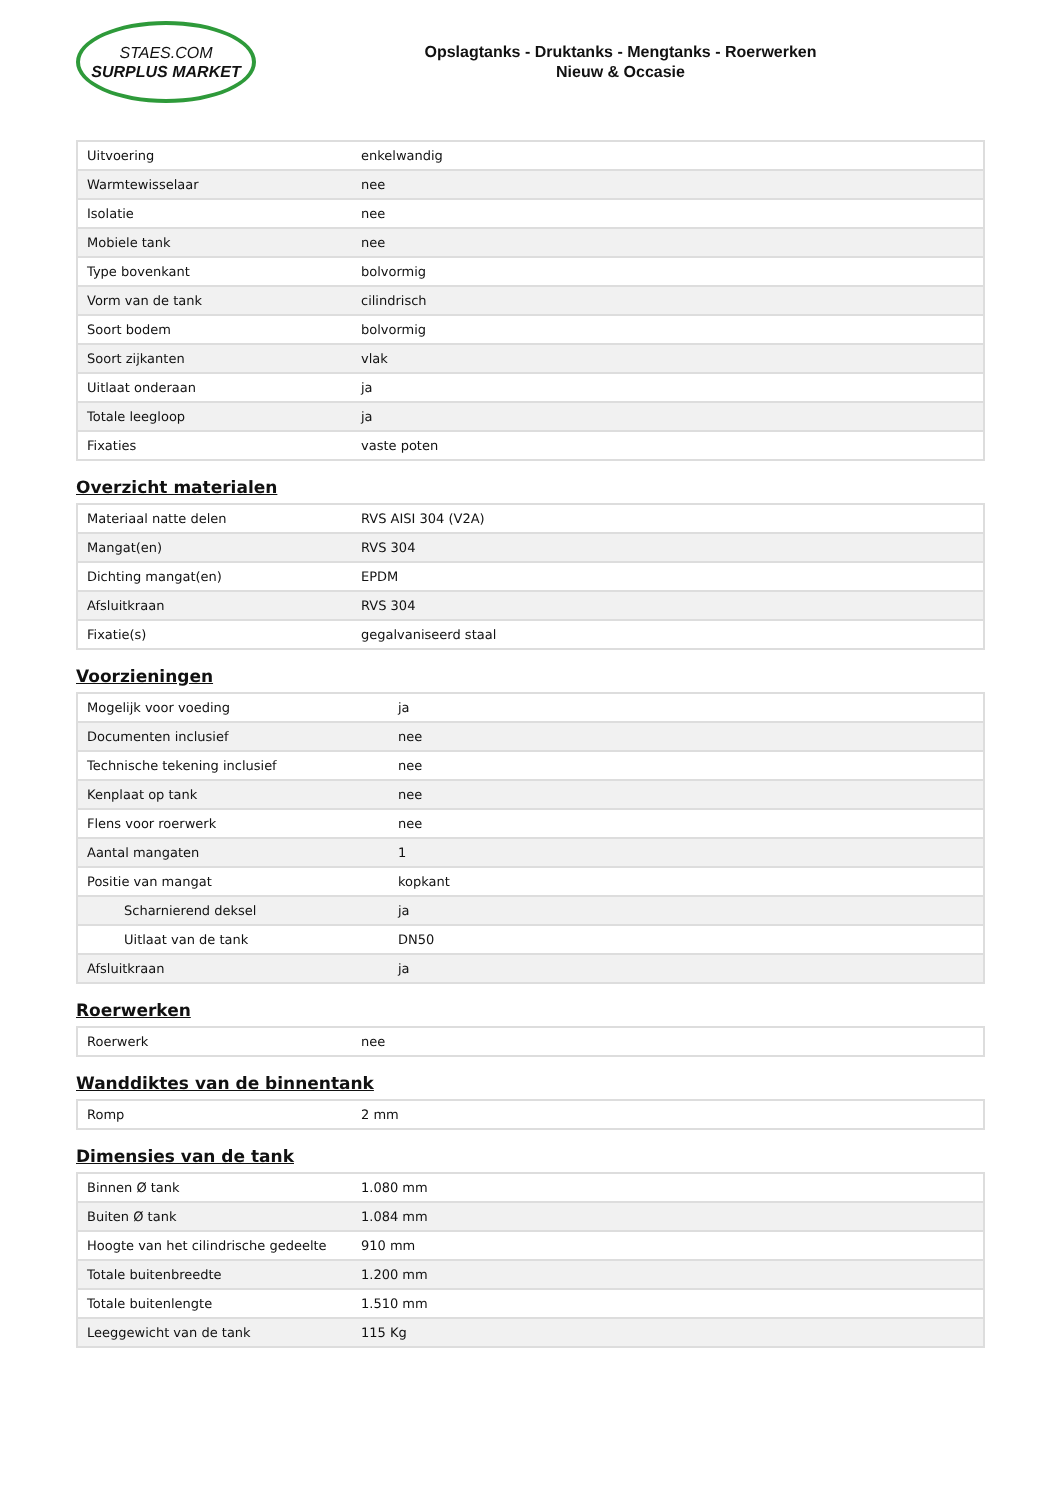STAES.COM
SURPLUS MARKET
Opslagtanks - Druktanks - Mengtanks - Roerwerken
Nieuw & Occasie
| Uitvoering | enkelwandig |
| Warmtewisselaar | nee |
| Isolatie | nee |
| Mobiele tank | nee |
| Type bovenkant | bolvormig |
| Vorm van de tank | cilindrisch |
| Soort bodem | bolvormig |
| Soort zijkanten | vlak |
| Uitlaat onderaan | ja |
| Totale leegloop | ja |
| Fixaties | vaste poten |
Overzicht materialen
| Materiaal natte delen | RVS AISI 304 (V2A) |
| Mangat(en) | RVS 304 |
| Dichting mangat(en) | EPDM |
| Afsluitkraan | RVS 304 |
| Fixatie(s) | gegalvaniseerd staal |
Voorzieningen
| Mogelijk voor voeding | ja |
| Documenten inclusief | nee |
| Technische tekening inclusief | nee |
| Kenplaat op tank | nee |
| Flens voor roerwerk | nee |
| Aantal mangaten | 1 |
| Positie van mangat | kopkant |
| Scharnierend deksel | ja |
| Uitlaat van de tank | DN50 |
| Afsluitkraan | ja |
Roerwerken
| Roerwerk | nee |
Wanddiktes van de binnentank
| Romp | 2 mm |
Dimensies van de tank
| Binnen Ø tank | 1.080 mm |
| Buiten Ø tank | 1.084 mm |
| Hoogte van het cilindrische gedeelte | 910 mm |
| Totale buitenbreedte | 1.200 mm |
| Totale buitenlengte | 1.510 mm |
| Leeggewicht van de tank | 115 Kg |